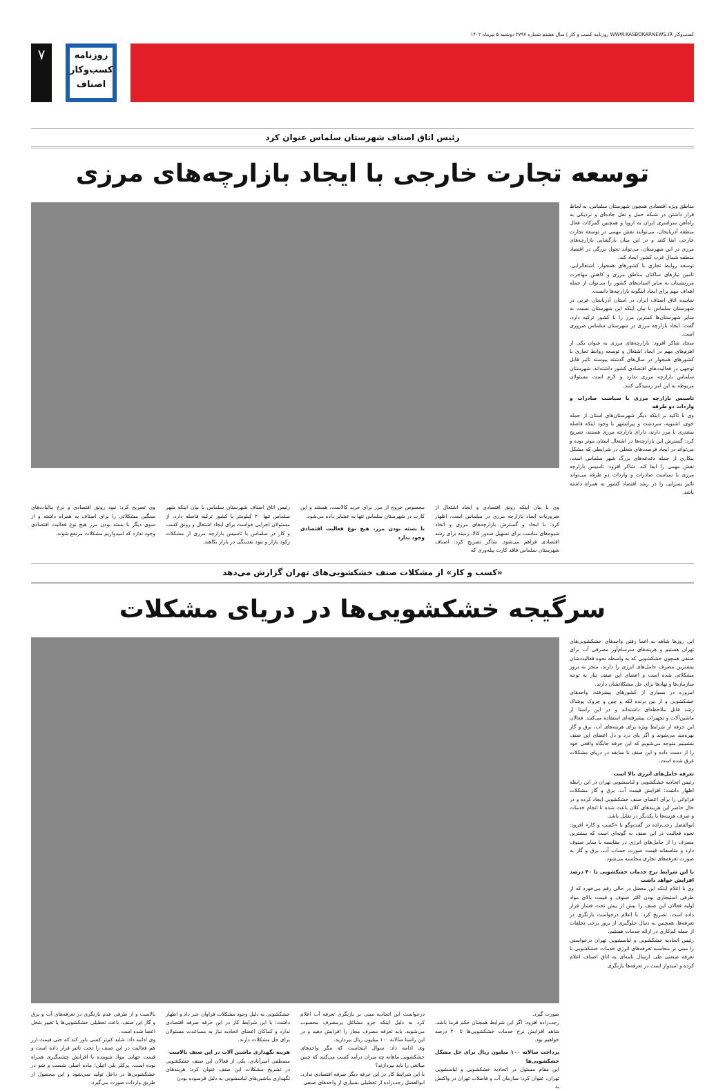کسب‌وکار WWW.KASBOKARNEWS.IR روزنامه کسب و کار | سال هشتم شماره ۲۷۹۷ دوشنبه ۵ تیرماه ۱۴۰۲
۷
روزنامه کسب‌وکار
اصناف
رئیس اتاق اصناف شهرستان سلماس عنوان کرد
توسعه تجارت خارجی با ایجاد بازارچه‌های مرزی
مناطق ویژه اقتصادی همچون شهرستان سلماس، به لحاظ قرار داشتن در شبکه حمل و نقل جاده‌ای و نزدیکی به راه‌آهن سراسری ایران به اروپا و همچنین گمرکات فعال منطقه آذربایجان، می‌توانند نقش مهمی در توسعه تجارت خارجی ایفا کنند و در این میان بازگشایی بازارچه‌های مرزی در این شهرستان، می‌تواند تحول بزرگی در اقتصاد منطقه شمال غرب کشور ایجاد کند.
توسعه روابط تجاری با کشورهای همجوار، اشتغالزایی، تامین نیازهای ساکنان مناطق مرزی و کاهش مهاجرت مرزنشینان به سایر استان‌های کشور را می‌توان از جمله اهداف مهم برای ایجاد اینگونه بازارچه‌ها دانست.
نماینده اتاق اصناف ایران در استان آذربایجان غربی در شهرستان سلماس با بیان اینکه این شهرستان نسبت به سایر شهرستان‌ها کمترین مرز را با کشور ترکیه دارد، گفت: ایجاد بازارچه مرزی در شهرستان سلماس ضروری است.
سجاد شاکر افزود: بازارچه‌های مرزی به عنوان یکی از اهرم‌های مهم در ایجاد اشتغال و توسعه روابط تجاری با کشورهای همجوار در سال‌های گذشته پیوسته تاثیر قابل توجهی در فعالیت‌های اقتصادی کشور داشته‌اند. شهرستان سلماس بازارچه مرزی ندارد و لازم است مسئولان مربوطه به این امر رسیدگی کنند.
تاسیس بازارچه مرزی با سیاست صادرات و واردات دو طرفه
وی با تاکید بر اینکه دیگر شهرستان‌های استان از جمله خوی، اشنویه، سردشت و پیرانشهر با وجود اینکه فاصله بیشتری با مرز دارند، دارای بازارچه مرزی هستند، تصریح کرد: گسترش این بازارچه‌ها در اشتغال استان موثر بوده و می‌تواند در ایجاد فرصت‌های شغلی در شرایطی که مشکل بیکاری از جمله دغدغه‌های بزرگ شهر سلماس است، نقش مهمی را ایفا کند. شاکر افزود: تاسیس بازارچه مرزی با سیاست صادرات و واردات دو طرفه می‌تواند تاثیر بسزایی را در رشد اقتصاد کشور به همراه داشته باشد.
وی با بیان اینکه رونق اقتصادی و ایجاد اشتغال از ضروریات ایجاد بازارچه مرزی در سلماس است، اظهار کرد: با ایجاد و گسترش بازارچه‌های مرزی و اتخاذ شیوه‌های مناسب برای تسهیل صدور کالا، زمینه برای رشد اقتصادی فراهم می‌شود. شاکر تصریح کرد: اصناف شهرستان سلماس فاقد کارت پیله‌وری که
مخصوص خروج از مرز برای خرید کالاست، هستند و این کارت در شهرستان سلماس تنها به عشایر داده می‌شود.
با بسته بودن مرز، هیچ نوع فعالیت اقتصادی وجود ندارد
رئیس اتاق اصناف شهرستان سلماس با بیان اینکه شهر سلماس تنها ۲۰ کیلومتر با کشور ترکیه فاصله دارد، از مسئولان اجرایی خواست برای ایجاد اشتغال و رونق کسب و کار در سلماس با تاسیس بازارچه مرزی از مشکلات رکود بازار و نبود نقدینگی در بازار بکاهند.
وی تصریح کرد: نبود رونق اقتصادی و نرخ مالیات‌های سنگین مشکلاتی را برای اصناف به همراه داشته و از سوی دیگر با بسته بودن مرز هیچ نوع فعالیت اقتصادی وجود ندارد که امیدواریم مشکلات مرتفع شوند.
«کسب و کار» از مشکلات صنف خشکشویی‌های تهران گزارش می‌دهد
سرگیجه خشکشویی‌ها در دریای مشکلات
این روزها شاهد به اغما رفتن واحدهای خشکشویی‌های تهران هستیم و هزینه‌های سرسام‌آور مصرفی آب برای صنفی همچون خشکشویی که به واسطه نحوه فعالیت‌شان بیشترین مصرف حامل‌های انرژی را دارند، منجر به بروز مشکلاتی شده است و اعضای این صنف نیاز به توجه سازمان‌ها و نهادها برای حل مشکلاتشان دارند.
امروزه در بسیاری از کشورهای پیشرفته، واحدهای خشکشویی و از بین برنده لکه و چین و چروک پوشاک رشد قابل ملاحظه‌ای داشته‌اند و در این راستا از ماشین‌آلات و تجهیزات پیشرفته‌ای استفاده می‌کنند. فعالان این حرفه از شرایط ویژه برای هزینه‌های آب، برق و گاز بهره‌مند می‌شوند و اگر پای درد و دل اعضای این صنف بنشینیم متوجه می‌شویم که این حرفه جایگاه واقعی خود را از دست داده و این صنف با سابقه در دریای مشکلات غرق شده است.
تعرفه حامل‌های انرژی بالا است
رئیس اتحادیه خشکشویی و لباسشویی تهران در این رابطه اظهار داشت: افزایش قیمت آب، برق و گاز مشکلات فراوانی را برای اعضای صنف خشکشویی ایجاد کرده و در حال حاضر این هزینه‌های کلان باعث شده تا انجام خدمات و صرف هزینه‌ها با یکدیگر در تقابل باشد.
ابوالفضل رجب‌زاده در گفت‌وگو با «کسب و کار» افزود: نحوه فعالیت در این صنف به گونه‌ای است که بیشترین مصرف را از حامل‌های انرژی در مقایسه با سایر صنوف دارد و متاسفانه قیمت صورت حساب آب، برق و گاز به صورت تعرفه‌های تجاری محاسبه می‌شود.
با این شرایط نرخ خدمات خشکشویی تا ۴۰ درصد افزایش خواهد داشت
وی با اعلام اینکه این معضل در حالی رقم می‌خورد که از طرفی استیجاری بودن اکثر صنوف و قیمت بالای مواد اولیه فعالان این صنف را بیش از پیش تحت فشار قرار داده است، تصریح کرد: با اعلام درخواست بازنگری در تعرفه‌ها، همچنین به دنبال جلوگیری از بروز برخی تخلفات از جمله کم‌کاری در ارائه خدمات هستیم.
رئیس اتحادیه خشکشویی و لباسشویی تهران درخواستی را مبنی بر محاسبه تعرفه‌های انرژی خدمات خشکشویی با تعرفه صنعتی طی ارسال نامه‌ای به اتاق اصناف اعلام کرده و امیدوار است در تعرفه‌ها بازنگری
صورت گیرد.
رجب‌زاده افزود: اگر این شرایط همچنان حکم فرما باشد، شاهد افزایش نرخ خدمات خشکشویی‌ها تا ۴۰ درصد خواهیم بود.
پرداخت سالانه ۱۰۰ میلیون ریال برای حل مشکل خشکشویی‌ها
این مقام مسئول در اتحادیه خشکشویی و لباسشویی تهران، عنوان کرد: سازمان آب و فاضلاب تهران در واکنش به
درخواست این اتحادیه مبنی بر بازنگری تعرفه آب اعلام کرد به دلیل اینکه جزو مشاغل پرمصرف محسوب می‌شوید. باید تعرفه مصرف مجاز را افزایش دهید و در این راستا سالانه ۱۰۰ میلیون ریال بپردازید.
وی ادامه داد: سوال اینجاست که مگر واحدهای خشکشویی ماهانه چه میزان درآمد کسب می‌کنند که چنین مبالغی را باید بپردازند؟
با این شرایط کار در این حرفه دیگر صرفه اقتصادی ندارد. ابوالفضل رجب‌زاده از تعطیلی بسیاری از واحدهای صنفی
خشکشویی به دلیل وجود مشکلات فراوان خبر داد و اظهار داشت: با این شرایط کار در این حرفه صرفه اقتصادی ندارد و کماکان اعضای اتحادیه نیاز به مساعدت مسئولان برای حل مشکلات دارند.
هزینه نگهداری ماشین آلات در این صنف بالاست
مصطفی امیرآبادی، یکی از فعالان این صنف خشکشویی در تشریح مشکلات این صنف عنوان کرد: هزینه‌های نگهداری ماشین‌های لباسشویی به دلیل فرسوده بودن
بالاست و از طرفی عدم بازنگری در تعرفه‌های آب و برق و گاز این صنف، باعث تعطیلی خشکشویی‌ها یا تغییر شغل اعضا شده است.
وی ادامه داد: شاید کم‌تر کسی باور کند که حتی قیمت ارز هم فعالیت در این صنف را تحت تاثیر قرار داده است و قیمت جهانی مواد شوینده با افزایش چشمگیری همراه بوده است. پرکلر پلی اتیلن؛ ماده اصلی شست و شو در خشکشویی‌ها در داخل تولید نمی‌شود و این محصول از طریق واردات صورت می‌گیرد.